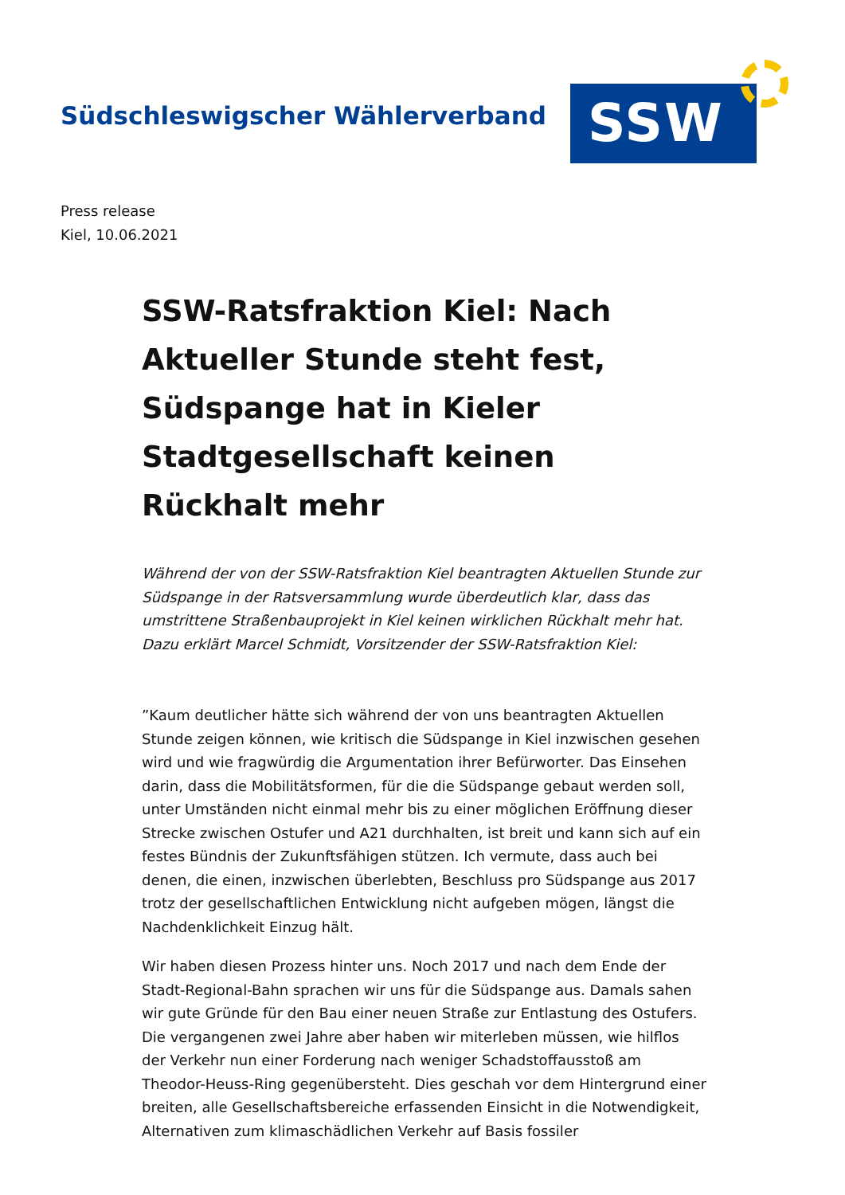Südschleswigscher Wählerverband
SSW
Press release
Kiel, 10.06.2021
SSW-Ratsfraktion Kiel: Nach Aktueller Stunde steht fest, Südspange hat in Kieler Stadtgesellschaft keinen Rückhalt mehr
Während der von der SSW-Ratsfraktion Kiel beantragten Aktuellen Stunde zur Südspange in der Ratsversammlung wurde überdeutlich klar, dass das umstrittene Straßenbauprojekt in Kiel keinen wirklichen Rückhalt mehr hat. Dazu erklärt Marcel Schmidt, Vorsitzender der SSW-Ratsfraktion Kiel:
”Kaum deutlicher hätte sich während der von uns beantragten Aktuellen Stunde zeigen können, wie kritisch die Südspange in Kiel inzwischen gesehen wird und wie fragwürdig die Argumentation ihrer Befürworter. Das Einsehen darin, dass die Mobilitätsformen, für die die Südspange gebaut werden soll, unter Umständen nicht einmal mehr bis zu einer möglichen Eröffnung dieser Strecke zwischen Ostufer und A21 durchhalten, ist breit und kann sich auf ein festes Bündnis der Zukunftsfähigen stützen. Ich vermute, dass auch bei denen, die einen, inzwischen überlebten, Beschluss pro Südspange aus 2017 trotz der gesellschaftlichen Entwicklung nicht aufgeben mögen, längst die Nachdenklichkeit Einzug hält.
Wir haben diesen Prozess hinter uns. Noch 2017 und nach dem Ende der Stadt-Regional-Bahn sprachen wir uns für die Südspange aus. Damals sahen wir gute Gründe für den Bau einer neuen Straße zur Entlastung des Ostufers. Die vergangenen zwei Jahre aber haben wir miterleben müssen, wie hilflos der Verkehr nun einer Forderung nach weniger Schadstoffausstoß am Theodor-Heuss-Ring gegenübersteht. Dies geschah vor dem Hintergrund einer breiten, alle Gesellschaftsbereiche erfassenden Einsicht in die Notwendigkeit, Alternativen zum klimaschädlichen Verkehr auf Basis fossiler